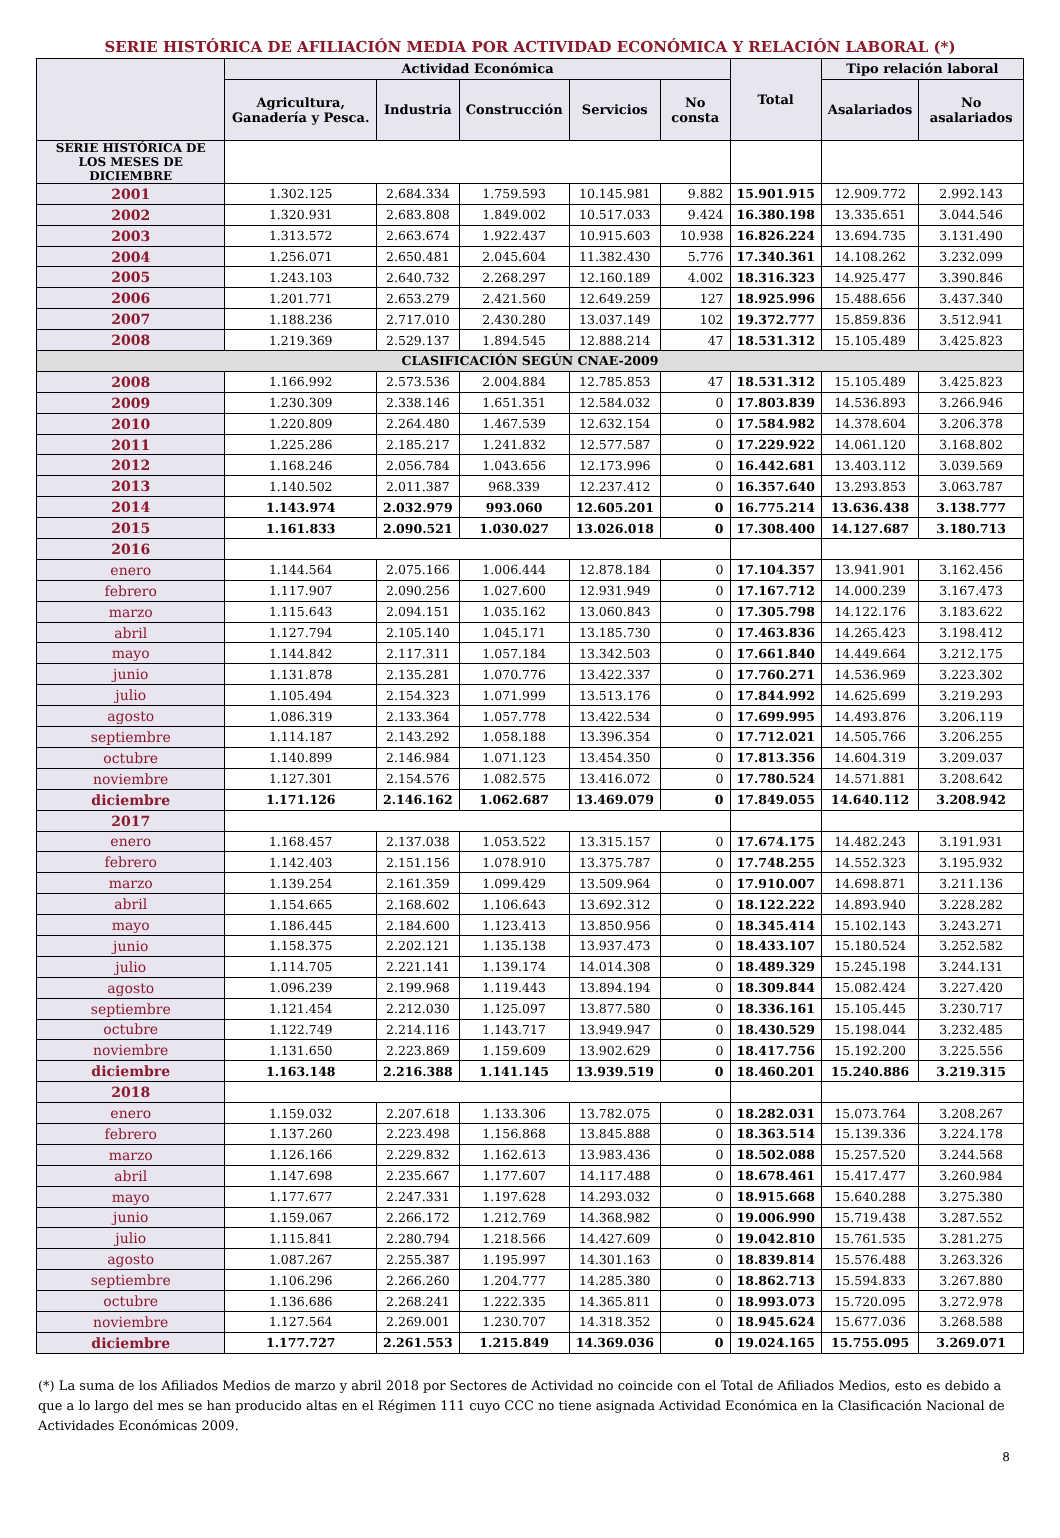SERIE HISTÓRICA DE AFILIACIÓN MEDIA POR ACTIVIDAD ECONÓMICA Y RELACIÓN LABORAL (*)
| | Actividad Económica | | | | | Total | Tipo relación laboral | |
| --- | --- | --- | --- | --- | --- | --- | --- | --- |
| | Agricultura, Ganadería y Pesca. | Industria | Construcción | Servicios | No consta | | Asalariados | No asalariados |
| SERIE HISTÓRICA DE LOS MESES DE DICIEMBRE | | | | | | | | |
| 2001 | 1.302.125 | 2.684.334 | 1.759.593 | 10.145.981 | 9.882 | 15.901.915 | 12.909.772 | 2.992.143 |
| 2002 | 1.320.931 | 2.683.808 | 1.849.002 | 10.517.033 | 9.424 | 16.380.198 | 13.335.651 | 3.044.546 |
| 2003 | 1.313.572 | 2.663.674 | 1.922.437 | 10.915.603 | 10.938 | 16.826.224 | 13.694.735 | 3.131.490 |
| 2004 | 1.256.071 | 2.650.481 | 2.045.604 | 11.382.430 | 5.776 | 17.340.361 | 14.108.262 | 3.232.099 |
| 2005 | 1.243.103 | 2.640.732 | 2.268.297 | 12.160.189 | 4.002 | 18.316.323 | 14.925.477 | 3.390.846 |
| 2006 | 1.201.771 | 2.653.279 | 2.421.560 | 12.649.259 | 127 | 18.925.996 | 15.488.656 | 3.437.340 |
| 2007 | 1.188.236 | 2.717.010 | 2.430.280 | 13.037.149 | 102 | 19.372.777 | 15.859.836 | 3.512.941 |
| 2008 | 1.219.369 | 2.529.137 | 1.894.545 | 12.888.214 | 47 | 18.531.312 | 15.105.489 | 3.425.823 |
| CLASIFICACIÓN SEGÚN CNAE-2009 | | | | | | | | |
| 2008 | 1.166.992 | 2.573.536 | 2.004.884 | 12.785.853 | 47 | 18.531.312 | 15.105.489 | 3.425.823 |
| 2009 | 1.230.309 | 2.338.146 | 1.651.351 | 12.584.032 | 0 | 17.803.839 | 14.536.893 | 3.266.946 |
| 2010 | 1.220.809 | 2.264.480 | 1.467.539 | 12.632.154 | 0 | 17.584.982 | 14.378.604 | 3.206.378 |
| 2011 | 1.225.286 | 2.185.217 | 1.241.832 | 12.577.587 | 0 | 17.229.922 | 14.061.120 | 3.168.802 |
| 2012 | 1.168.246 | 2.056.784 | 1.043.656 | 12.173.996 | 0 | 16.442.681 | 13.403.112 | 3.039.569 |
| 2013 | 1.140.502 | 2.011.387 | 968.339 | 12.237.412 | 0 | 16.357.640 | 13.293.853 | 3.063.787 |
| 2014 | 1.143.974 | 2.032.979 | 993.060 | 12.605.201 | 0 | 16.775.214 | 13.636.438 | 3.138.777 |
| 2015 | 1.161.833 | 2.090.521 | 1.030.027 | 13.026.018 | 0 | 17.308.400 | 14.127.687 | 3.180.713 |
| 2016 | | | | | | | | |
| enero | 1.144.564 | 2.075.166 | 1.006.444 | 12.878.184 | 0 | 17.104.357 | 13.941.901 | 3.162.456 |
| febrero | 1.117.907 | 2.090.256 | 1.027.600 | 12.931.949 | 0 | 17.167.712 | 14.000.239 | 3.167.473 |
| marzo | 1.115.643 | 2.094.151 | 1.035.162 | 13.060.843 | 0 | 17.305.798 | 14.122.176 | 3.183.622 |
| abril | 1.127.794 | 2.105.140 | 1.045.171 | 13.185.730 | 0 | 17.463.836 | 14.265.423 | 3.198.412 |
| mayo | 1.144.842 | 2.117.311 | 1.057.184 | 13.342.503 | 0 | 17.661.840 | 14.449.664 | 3.212.175 |
| junio | 1.131.878 | 2.135.281 | 1.070.776 | 13.422.337 | 0 | 17.760.271 | 14.536.969 | 3.223.302 |
| julio | 1.105.494 | 2.154.323 | 1.071.999 | 13.513.176 | 0 | 17.844.992 | 14.625.699 | 3.219.293 |
| agosto | 1.086.319 | 2.133.364 | 1.057.778 | 13.422.534 | 0 | 17.699.995 | 14.493.876 | 3.206.119 |
| septiembre | 1.114.187 | 2.143.292 | 1.058.188 | 13.396.354 | 0 | 17.712.021 | 14.505.766 | 3.206.255 |
| octubre | 1.140.899 | 2.146.984 | 1.071.123 | 13.454.350 | 0 | 17.813.356 | 14.604.319 | 3.209.037 |
| noviembre | 1.127.301 | 2.154.576 | 1.082.575 | 13.416.072 | 0 | 17.780.524 | 14.571.881 | 3.208.642 |
| diciembre | 1.171.126 | 2.146.162 | 1.062.687 | 13.469.079 | 0 | 17.849.055 | 14.640.112 | 3.208.942 |
| 2017 | | | | | | | | |
| enero | 1.168.457 | 2.137.038 | 1.053.522 | 13.315.157 | 0 | 17.674.175 | 14.482.243 | 3.191.931 |
| febrero | 1.142.403 | 2.151.156 | 1.078.910 | 13.375.787 | 0 | 17.748.255 | 14.552.323 | 3.195.932 |
| marzo | 1.139.254 | 2.161.359 | 1.099.429 | 13.509.964 | 0 | 17.910.007 | 14.698.871 | 3.211.136 |
| abril | 1.154.665 | 2.168.602 | 1.106.643 | 13.692.312 | 0 | 18.122.222 | 14.893.940 | 3.228.282 |
| mayo | 1.186.445 | 2.184.600 | 1.123.413 | 13.850.956 | 0 | 18.345.414 | 15.102.143 | 3.243.271 |
| junio | 1.158.375 | 2.202.121 | 1.135.138 | 13.937.473 | 0 | 18.433.107 | 15.180.524 | 3.252.582 |
| julio | 1.114.705 | 2.221.141 | 1.139.174 | 14.014.308 | 0 | 18.489.329 | 15.245.198 | 3.244.131 |
| agosto | 1.096.239 | 2.199.968 | 1.119.443 | 13.894.194 | 0 | 18.309.844 | 15.082.424 | 3.227.420 |
| septiembre | 1.121.454 | 2.212.030 | 1.125.097 | 13.877.580 | 0 | 18.336.161 | 15.105.445 | 3.230.717 |
| octubre | 1.122.749 | 2.214.116 | 1.143.717 | 13.949.947 | 0 | 18.430.529 | 15.198.044 | 3.232.485 |
| noviembre | 1.131.650 | 2.223.869 | 1.159.609 | 13.902.629 | 0 | 18.417.756 | 15.192.200 | 3.225.556 |
| diciembre | 1.163.148 | 2.216.388 | 1.141.145 | 13.939.519 | 0 | 18.460.201 | 15.240.886 | 3.219.315 |
| 2018 | | | | | | | | |
| enero | 1.159.032 | 2.207.618 | 1.133.306 | 13.782.075 | 0 | 18.282.031 | 15.073.764 | 3.208.267 |
| febrero | 1.137.260 | 2.223.498 | 1.156.868 | 13.845.888 | 0 | 18.363.514 | 15.139.336 | 3.224.178 |
| marzo | 1.126.166 | 2.229.832 | 1.162.613 | 13.983.436 | 0 | 18.502.088 | 15.257.520 | 3.244.568 |
| abril | 1.147.698 | 2.235.667 | 1.177.607 | 14.117.488 | 0 | 18.678.461 | 15.417.477 | 3.260.984 |
| mayo | 1.177.677 | 2.247.331 | 1.197.628 | 14.293.032 | 0 | 18.915.668 | 15.640.288 | 3.275.380 |
| junio | 1.159.067 | 2.266.172 | 1.212.769 | 14.368.982 | 0 | 19.006.990 | 15.719.438 | 3.287.552 |
| julio | 1.115.841 | 2.280.794 | 1.218.566 | 14.427.609 | 0 | 19.042.810 | 15.761.535 | 3.281.275 |
| agosto | 1.087.267 | 2.255.387 | 1.195.997 | 14.301.163 | 0 | 18.839.814 | 15.576.488 | 3.263.326 |
| septiembre | 1.106.296 | 2.266.260 | 1.204.777 | 14.285.380 | 0 | 18.862.713 | 15.594.833 | 3.267.880 |
| octubre | 1.136.686 | 2.268.241 | 1.222.335 | 14.365.811 | 0 | 18.993.073 | 15.720.095 | 3.272.978 |
| noviembre | 1.127.564 | 2.269.001 | 1.230.707 | 14.318.352 | 0 | 18.945.624 | 15.677.036 | 3.268.588 |
| diciembre | 1.177.727 | 2.261.553 | 1.215.849 | 14.369.036 | 0 | 19.024.165 | 15.755.095 | 3.269.071 |
(*) La suma de los Afiliados Medios de marzo y abril 2018 por Sectores de Actividad no coincide con el Total de Afiliados Medios, esto es debido a que a lo largo del mes se han producido altas en el Régimen 111 cuyo CCC no tiene asignada Actividad Económica en la Clasificación Nacional de Actividades Económicas 2009.
8